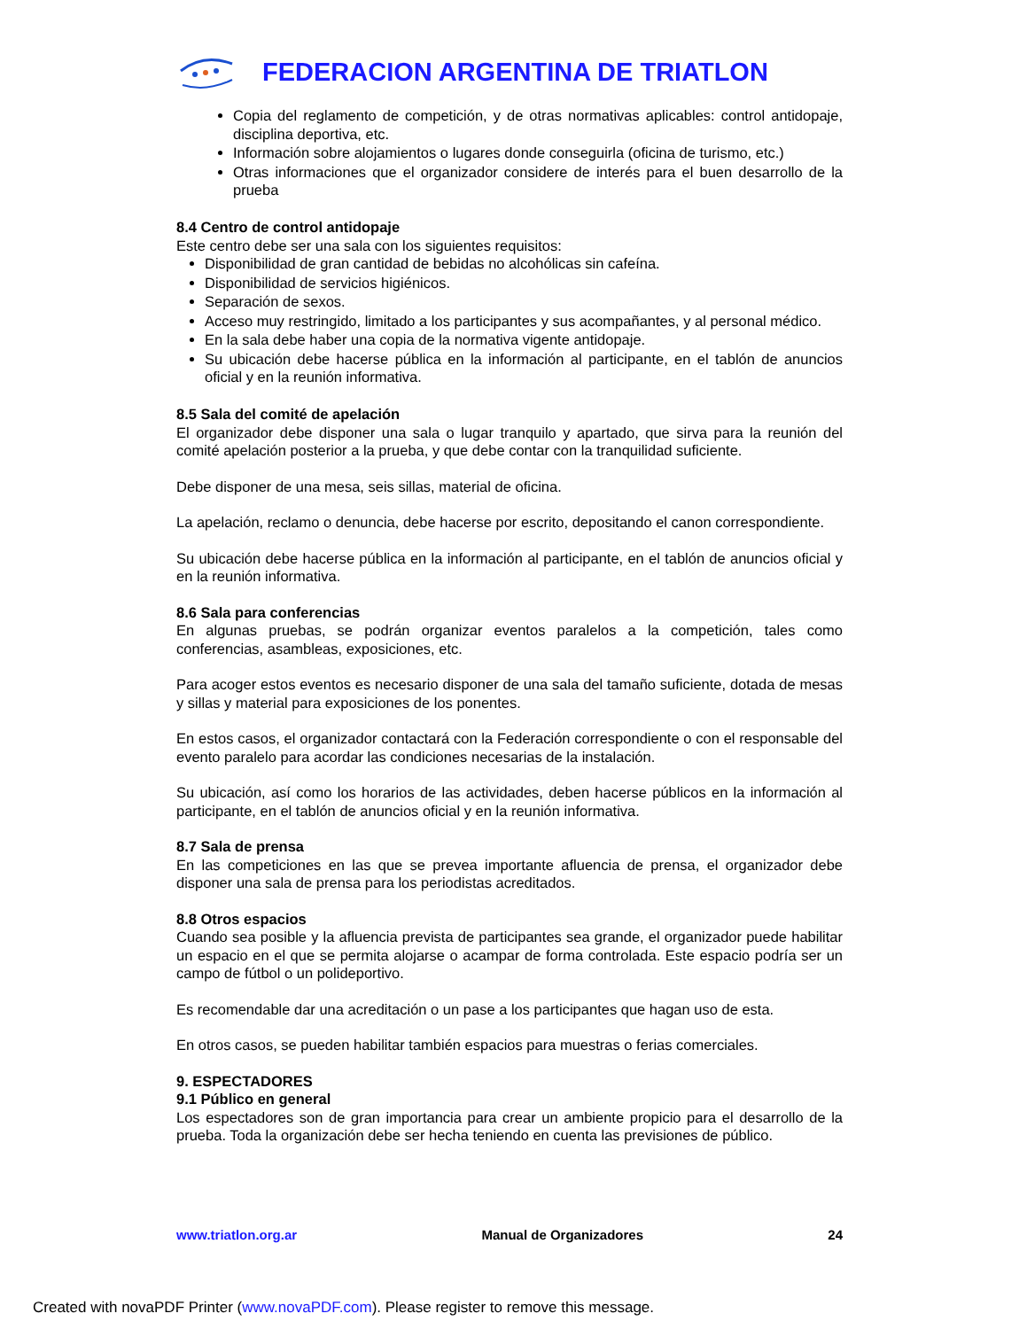FEDERACION ARGENTINA DE TRIATLON
Copia del reglamento de competición, y de otras normativas aplicables: control antidopaje, disciplina deportiva, etc.
Información sobre alojamientos o lugares donde conseguirla (oficina de turismo, etc.)
Otras informaciones que el organizador considere de interés para el buen desarrollo de la prueba
8.4 Centro de control antidopaje
Este centro debe ser una sala con los siguientes requisitos:
Disponibilidad de gran cantidad de bebidas no alcohólicas sin cafeína.
Disponibilidad de servicios higiénicos.
Separación de sexos.
Acceso muy restringido, limitado a los participantes y sus acompañantes, y al personal médico.
En la sala debe haber una copia de la normativa vigente antidopaje.
Su ubicación debe hacerse pública en la información al participante, en el tablón de anuncios oficial y en la reunión informativa.
8.5 Sala del comité de apelación
El organizador debe disponer una sala o lugar tranquilo y apartado, que sirva para la reunión del comité apelación posterior a la prueba, y que debe contar con la tranquilidad suficiente.
Debe disponer de una mesa, seis sillas, material de oficina.
La apelación, reclamo o denuncia, debe hacerse por escrito, depositando el canon correspondiente.
Su ubicación debe hacerse pública en la información al participante, en el tablón de anuncios oficial y en la reunión informativa.
8.6 Sala para conferencias
En algunas pruebas, se podrán organizar eventos paralelos a la competición, tales como conferencias, asambleas, exposiciones, etc.
Para acoger estos eventos es necesario disponer de una sala del tamaño suficiente, dotada de mesas y sillas y material para exposiciones de los ponentes.
En estos casos, el organizador contactará con la Federación correspondiente o con el responsable del evento paralelo para acordar las condiciones necesarias de la instalación.
Su ubicación, así como los horarios de las actividades, deben hacerse públicos en la información al participante, en el tablón de anuncios oficial y en la reunión informativa.
8.7 Sala de prensa
En las competiciones en las que se prevea importante afluencia de prensa, el organizador debe disponer una sala de prensa para los periodistas acreditados.
8.8 Otros espacios
Cuando sea posible y la afluencia prevista de participantes sea grande, el organizador puede habilitar un espacio en el que se permita alojarse o acampar de forma controlada. Este espacio podría ser un campo de fútbol o un polideportivo.
Es recomendable dar una acreditación o un pase a los participantes que hagan uso de esta.
En otros casos, se pueden habilitar también espacios para muestras o ferias comerciales.
9. ESPECTADORES
9.1 Público en general
Los espectadores son de gran importancia para crear un ambiente propicio para el desarrollo de la prueba. Toda la organización debe ser hecha teniendo en cuenta las previsiones de público.
www.triatlon.org.ar Manual de Organizadores 24
Created with novaPDF Printer (www.novaPDF.com). Please register to remove this message.